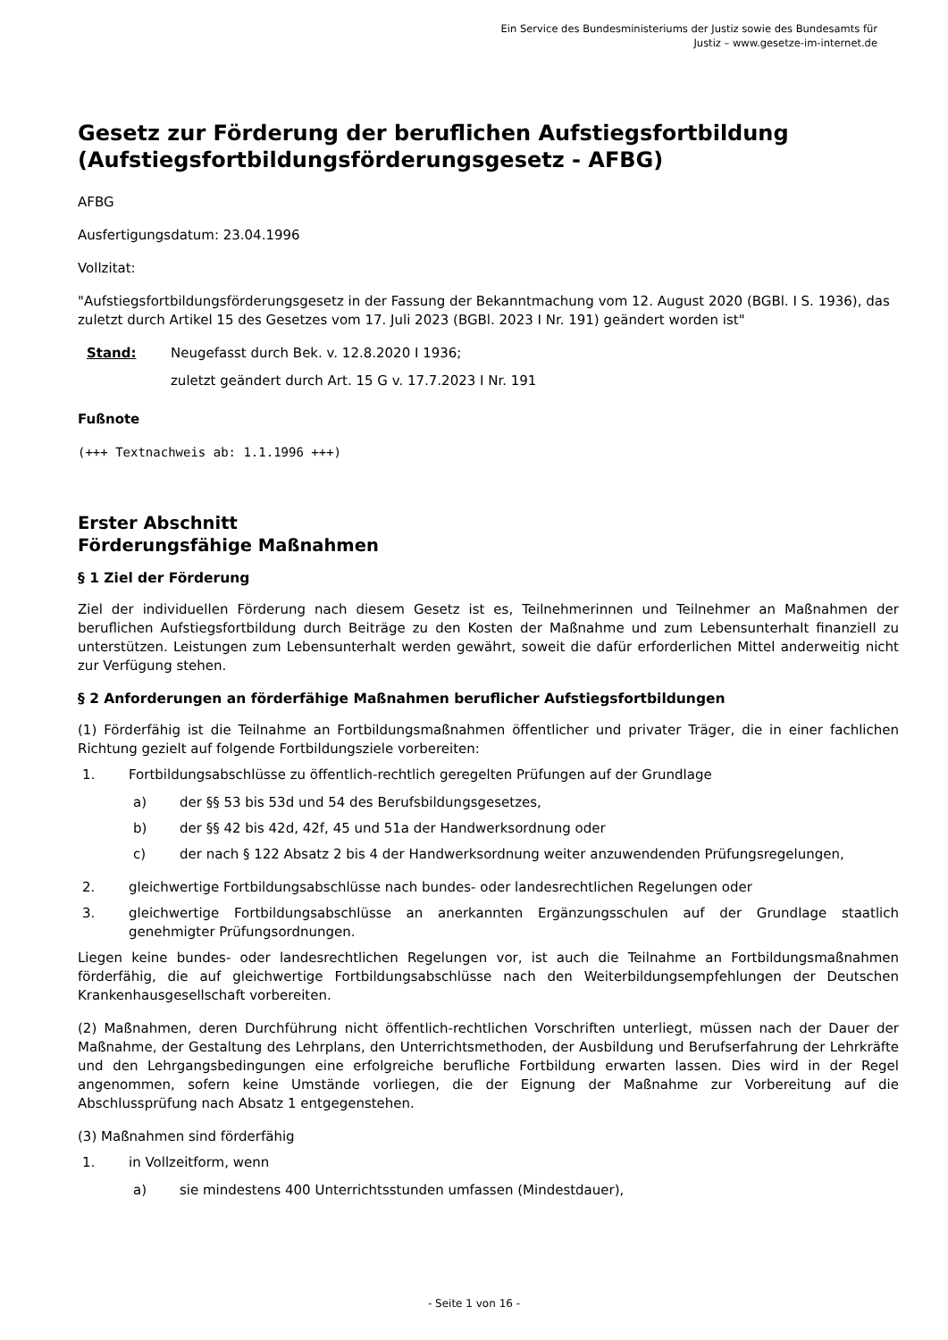Ein Service des Bundesministeriums der Justiz sowie des Bundesamts für
Justiz – www.gesetze-im-internet.de
Gesetz zur Förderung der beruflichen Aufstiegsfortbildung (Aufstiegsfortbildungsförderungsgesetz - AFBG)
AFBG
Ausfertigungsdatum: 23.04.1996
Vollzitat:
"Aufstiegsfortbildungsförderungsgesetz in der Fassung der Bekanntmachung vom 12. August 2020 (BGBl. I S. 1936), das zuletzt durch Artikel 15 des Gesetzes vom 17. Juli 2023 (BGBl. 2023 I Nr. 191) geändert worden ist"
Stand: Neugefasst durch Bek. v. 12.8.2020 I 1936;
zuletzt geändert durch Art. 15 G v. 17.7.2023 I Nr. 191
Fußnote
(+++ Textnachweis ab: 1.1.1996 +++)
Erster Abschnitt
Förderungsfähige Maßnahmen
§ 1 Ziel der Förderung
Ziel der individuellen Förderung nach diesem Gesetz ist es, Teilnehmerinnen und Teilnehmer an Maßnahmen der beruflichen Aufstiegsfortbildung durch Beiträge zu den Kosten der Maßnahme und zum Lebensunterhalt finanziell zu unterstützen. Leistungen zum Lebensunterhalt werden gewährt, soweit die dafür erforderlichen Mittel anderweitig nicht zur Verfügung stehen.
§ 2 Anforderungen an förderfähige Maßnahmen beruflicher Aufstiegsfortbildungen
(1) Förderfähig ist die Teilnahme an Fortbildungsmaßnahmen öffentlicher und privater Träger, die in einer fachlichen Richtung gezielt auf folgende Fortbildungsziele vorbereiten:
1. Fortbildungsabschlüsse zu öffentlich-rechtlich geregelten Prüfungen auf der Grundlage
a) der §§ 53 bis 53d und 54 des Berufsbildungsgesetzes,
b) der §§ 42 bis 42d, 42f, 45 und 51a der Handwerksordnung oder
c) der nach § 122 Absatz 2 bis 4 der Handwerksordnung weiter anzuwendenden Prüfungsregelungen,
2. gleichwertige Fortbildungsabschlüsse nach bundes- oder landesrechtlichen Regelungen oder
3. gleichwertige Fortbildungsabschlüsse an anerkannten Ergänzungsschulen auf der Grundlage staatlich genehmigter Prüfungsordnungen.
Liegen keine bundes- oder landesrechtlichen Regelungen vor, ist auch die Teilnahme an Fortbildungsmaßnahmen förderfähig, die auf gleichwertige Fortbildungsabschlüsse nach den Weiterbildungsempfehlungen der Deutschen Krankenhausgesellschaft vorbereiten.
(2) Maßnahmen, deren Durchführung nicht öffentlich-rechtlichen Vorschriften unterliegt, müssen nach der Dauer der Maßnahme, der Gestaltung des Lehrplans, den Unterrichtsmethoden, der Ausbildung und Berufserfahrung der Lehrkräfte und den Lehrgangsbedingungen eine erfolgreiche berufliche Fortbildung erwarten lassen. Dies wird in der Regel angenommen, sofern keine Umstände vorliegen, die der Eignung der Maßnahme zur Vorbereitung auf die Abschlussprüfung nach Absatz 1 entgegenstehen.
(3) Maßnahmen sind förderfähig
1. in Vollzeitform, wenn
a) sie mindestens 400 Unterrichtsstunden umfassen (Mindestdauer),
- Seite 1 von 16 -